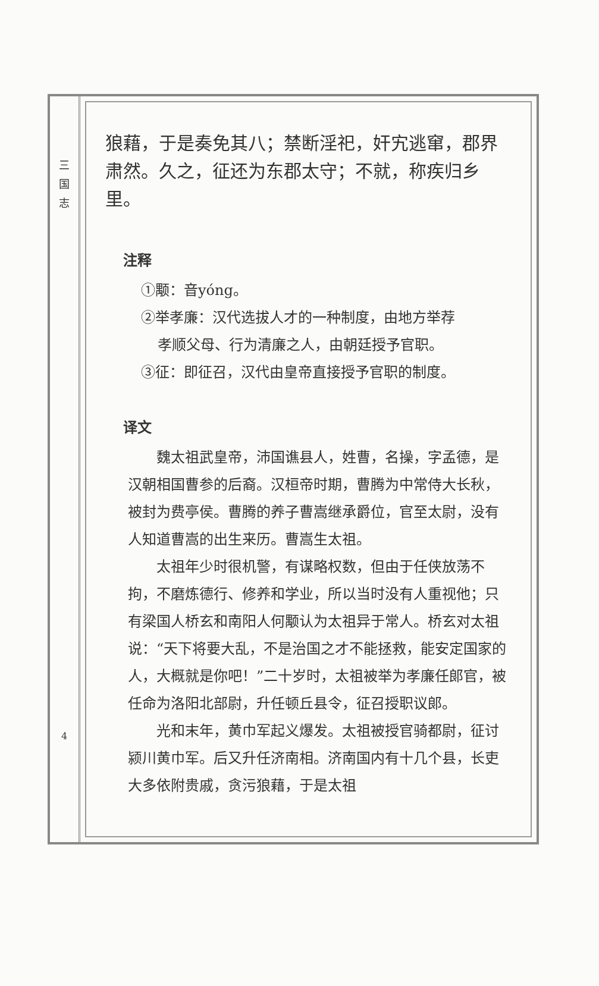三 国 志
4
狼藉，于是奏免其八；禁断淫祀，奸宄逃窜，郡界肃然。久之，征还为东郡太守；不就，称疾归乡里。
注释
①颙：音yóng。
②举孝廉：汉代选拔人才的一种制度，由地方举荐
孝顺父母、行为清廉之人，由朝廷授予官职。
③征：即征召，汉代由皇帝直接授予官职的制度。
译文
魏太祖武皇帝，沛国谯县人，姓曹，名操，字孟德，是汉朝相国曹参的后裔。汉桓帝时期，曹腾为中常侍大长秋，被封为费亭侯。曹腾的养子曹嵩继承爵位，官至太尉，没有人知道曹嵩的出生来历。曹嵩生太祖。
太祖年少时很机警，有谋略权数，但由于任侠放荡不拘，不磨炼德行、修养和学业，所以当时没有人重视他；只有梁国人桥玄和南阳人何颙认为太祖异于常人。桥玄对太祖说：“天下将要大乱，不是治国之才不能拯救，能安定国家的人，大概就是你吧！”二十岁时，太祖被举为孝廉任郎官，被任命为洛阳北部尉，升任顿丘县令，征召授职议郎。
光和末年，黄巾军起义爆发。太祖被授官骑都尉，征讨颍川黄巾军。后又升任济南相。济南国内有十几个县，长吏大多依附贵戚，贪污狼藉，于是太祖